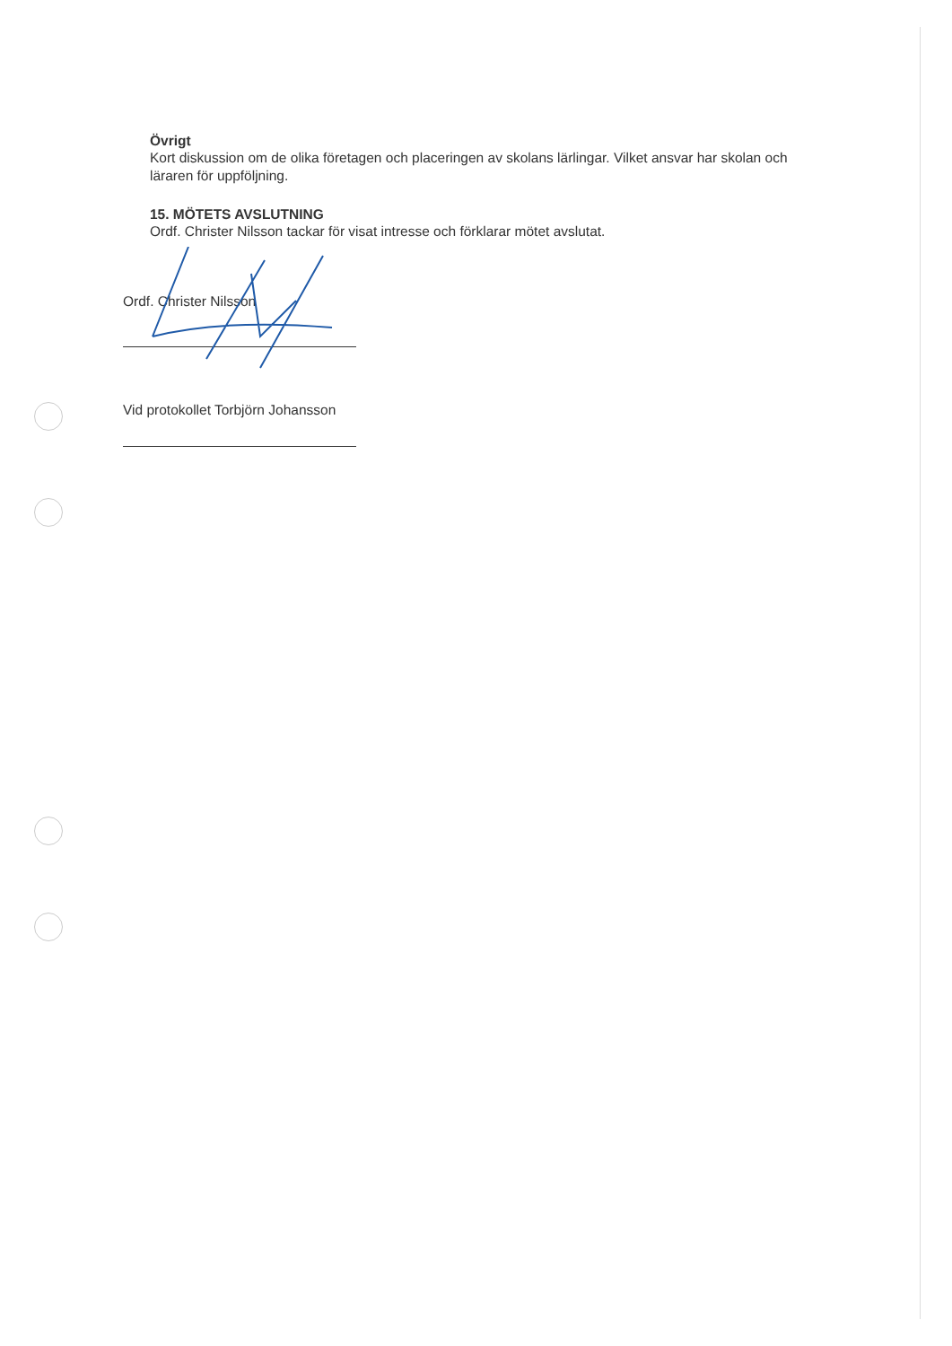Övrigt
Kort diskussion om de olika företagen och placeringen av skolans lärlingar. Vilket ansvar har skolan och läraren för uppföljning.
15. MÖTETS AVSLUTNING
Ordf. Christer Nilsson tackar för visat intresse och förklarar mötet avslutat.
Ordf. Christer Nilsson
Vid protokollet Torbjörn Johansson